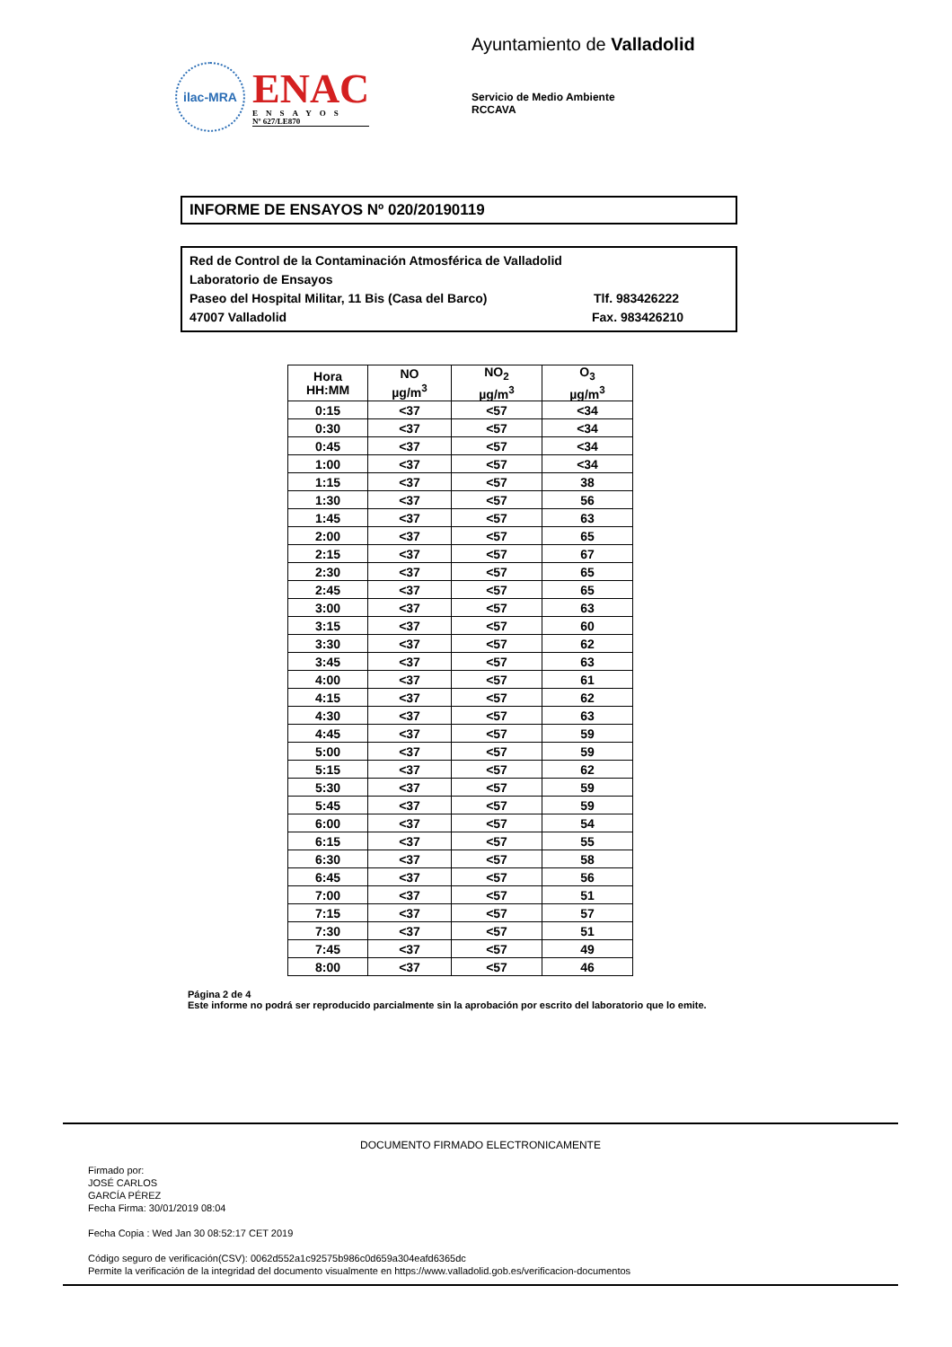ilac-MRA
ENAC
ENSAYOS
Nº 627/LE870
Ayuntamiento de Valladolid
Servicio de Medio Ambiente
RCCAVA
INFORME DE ENSAYOS Nº 020/20190119
Red de Control de la Contaminación Atmosférica de Valladolid
Laboratorio de Ensayos
Paseo del Hospital Militar, 11 Bis (Casa del Barco) Tlf. 983426222
47007 Valladolid Fax. 983426210
| Hora HH:MM | NO µg/m<sup>3</sup> | NO<sub>2</sub> µg/m<sup>3</sup> | O<sub>3</sub> µg/m<sup>3</sup> |
| --- | --- | --- | --- |
| 0:15 | <37 | <57 | <34 |
| 0:30 | <37 | <57 | <34 |
| 0:45 | <37 | <57 | <34 |
| 1:00 | <37 | <57 | <34 |
| 1:15 | <37 | <57 | 38 |
| 1:30 | <37 | <57 | 56 |
| 1:45 | <37 | <57 | 63 |
| 2:00 | <37 | <57 | 65 |
| 2:15 | <37 | <57 | 67 |
| 2:30 | <37 | <57 | 65 |
| 2:45 | <37 | <57 | 65 |
| 3:00 | <37 | <57 | 63 |
| 3:15 | <37 | <57 | 60 |
| 3:30 | <37 | <57 | 62 |
| 3:45 | <37 | <57 | 63 |
| 4:00 | <37 | <57 | 61 |
| 4:15 | <37 | <57 | 62 |
| 4:30 | <37 | <57 | 63 |
| 4:45 | <37 | <57 | 59 |
| 5:00 | <37 | <57 | 59 |
| 5:15 | <37 | <57 | 62 |
| 5:30 | <37 | <57 | 59 |
| 5:45 | <37 | <57 | 59 |
| 6:00 | <37 | <57 | 54 |
| 6:15 | <37 | <57 | 55 |
| 6:30 | <37 | <57 | 58 |
| 6:45 | <37 | <57 | 56 |
| 7:00 | <37 | <57 | 51 |
| 7:15 | <37 | <57 | 57 |
| 7:30 | <37 | <57 | 51 |
| 7:45 | <37 | <57 | 49 |
| 8:00 | <37 | <57 | 46 |
Página 2 de 4
Este informe no podrá ser reproducido parcialmente sin la aprobación por escrito del laboratorio que lo emite.
DOCUMENTO FIRMADO ELECTRONICAMENTE
Firmado por:
JOSÉ CARLOS
GARCÍA PÉREZ
Fecha Firma: 30/01/2019 08:04
Fecha Copia : Wed Jan 30 08:52:17 CET 2019
Código seguro de verificación(CSV): 0062d552a1c92575b986c0d659a304eafd6365dc
Permite la verificación de la integridad del documento visualmente en https://www.valladolid.gob.es/verificacion-documentos